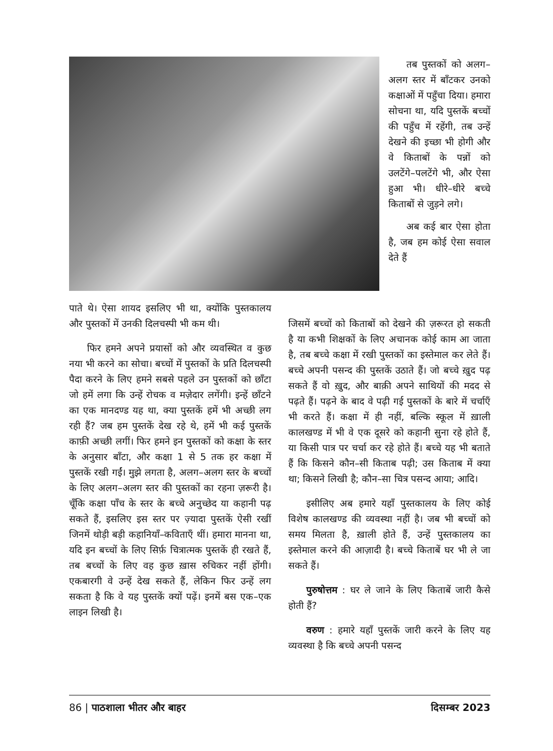तब पुस्तकों को अलग–अलग स्तर में बाँटकर उनको कक्षाओं में पहुँचा दिया। हमारा सोचना था, यदि पुस्तकें बच्चों की पहुँच में रहेंगी, तब उन्हें देखने की इच्छा भी होगी और वे किताबों के पन्नों को उलटेंगे–पलटेंगे भी, और ऐसा हुआ भी। धीरे–धीरे बच्चे किताबों से जुड़ने लगे।
अब कई बार ऐसा होता है, जब हम कोई ऐसा सवाल देते हैं
पाते थे। ऐसा शायद इसलिए भी था, क्योंकि पुस्तकालय और पुस्तकों में उनकी दिलचस्पी भी कम थी।
फिर हमने अपने प्रयासों को और व्यवस्थित व कुछ नया भी करने का सोचा। बच्चों में पुस्तकों के प्रति दिलचस्पी पैदा करने के लिए हमने सबसे पहले उन पुस्तकों को छाँटा जो हमें लगा कि उन्हें रोचक व मज़ेदार लगेंगी। इन्हें छाँटने का एक मानदण्ड यह था, क्या पुस्तकें हमें भी अच्छी लग रही हैं? जब हम पुस्तकें देख रहे थे, हमें भी कई पुस्तकें काफ़ी अच्छी लगीं। फिर हमने इन पुस्तकों को कक्षा के स्तर के अनुसार बाँटा, और कक्षा 1 से 5 तक हर कक्षा में पुस्तकें रखी गईं। मुझे लगता है, अलग–अलग स्तर के बच्चों के लिए अलग–अलग स्तर की पुस्तकों का रहना ज़रूरी है। चूँकि कक्षा पाँच के स्तर के बच्चे अनुच्छेद या कहानी पढ़ सकते हैं, इसलिए इस स्तर पर ज़्यादा पुस्तकें ऐसी रखीं जिनमें थोड़ी बड़ी कहानियाँ–कविताएँ थीं। हमारा मानना था, यदि इन बच्चों के लिए सिर्फ़ चित्रात्मक पुस्तकें ही रखते हैं, तब बच्चों के लिए वह कुछ ख़ास रुचिकर नहीं होंगी। एकबारगी वे उन्हें देख सकते हैं, लेकिन फिर उन्हें लग सकता है कि वे यह पुस्तकें क्यों पढ़ें। इनमें बस एक–एक लाइन लिखी है।
जिसमें बच्चों को किताबों को देखने की ज़रूरत हो सकती है या कभी शिक्षकों के लिए अचानक कोई काम आ जाता है, तब बच्चे कक्षा में रखी पुस्तकों का इस्तेमाल कर लेते हैं। बच्चे अपनी पसन्द की पुस्तकें उठाते हैं। जो बच्चे ख़ुद पढ़ सकते हैं वो ख़ुद, और बाक़ी अपने साथियों की मदद से पढ़ते हैं। पढ़ने के बाद वे पढ़ी गई पुस्तकों के बारे में चर्चाएँ भी करते हैं। कक्षा में ही नहीं, बल्कि स्कूल में ख़ाली कालखण्ड में भी वे एक दूसरे को कहानी सुना रहे होते हैं, या किसी पात्र पर चर्चा कर रहे होते हैं। बच्चे यह भी बताते हैं कि किसने कौन–सी किताब पढ़ी; उस किताब में क्या था; किसने लिखी है; कौन–सा चित्र पसन्द आया; आदि।
इसीलिए अब हमारे यहाँ पुस्तकालय के लिए कोई विशेष कालखण्ड की व्यवस्था नहीं है। जब भी बच्चों को समय मिलता है, ख़ाली होते हैं, उन्हें पुस्तकालय का इस्तेमाल करने की आज़ादी है। बच्चे किताबें घर भी ले जा सकते हैं।
पुरुषोत्तम : घर ले जाने के लिए किताबें जारी कैसे होती हैं?
वरुण : हमारे यहाँ पुस्तकें जारी करने के लिए यह व्यवस्था है कि बच्चे अपनी पसन्द
86 | पाठशाला भीतर और बाहर दिसम्बर 2023